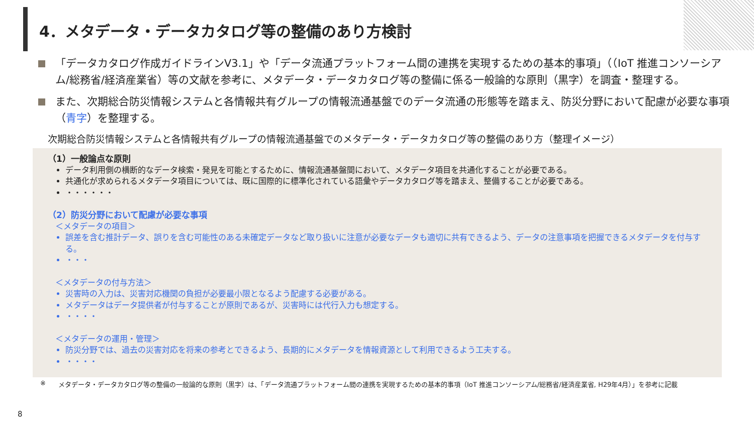4．メタデータ・データカタログ等の整備のあり方検討
「データカタログ作成ガイドラインV3.1」や「データ流通プラットフォーム間の連携を実現するための基本的事項」（（IoT 推進コンソーシアム/総務省/経済産業省）等の文献を参考に、メタデータ・データカタログ等の整備に係る一般論的な原則（黒字）を調査・整理する。
また、次期総合防災情報システムと各情報共有グループの情報流通基盤でのデータ流通の形態等を踏まえ、防災分野において配慮が必要な事項（青字）を整理する。
次期総合防災情報システムと各情報共有グループの情報流通基盤でのメタデータ・データカタログ等の整備のあり方（整理イメージ）
（1）一般論点な原則
データ利用側の横断的なデータ検索・発見を可能とするために、情報流通基盤間において、メタデータ項目を共通化することが必要である。
共通化が求められるメタデータ項目については、既に国際的に標準化されている語彙やデータカタログ等を踏まえ、整備することが必要である。
・・・・・・
（2）防災分野において配慮が必要な事項
＜メタデータの項目＞
誤差を含む推計データ、誤りを含む可能性のある未確定データなど取り扱いに注意が必要なデータも適切に共有できるよう、データの注意事項を把握できるメタデータを付与する。
・・・
＜メタデータの付与方法＞
災害時の入力は、災害対応機関の負担が必要最小限となるよう配慮する必要がある。
メタデータはデータ提供者が付与することが原則であるが、災害時には代行入力も想定する。
・・・・
＜メタデータの運用・管理＞
防災分野では、過去の災害対応を将来の参考とできるよう、長期的にメタデータを情報資源として利用できるよう工夫する。
・・・・
※ メタデータ・データカタログ等の整備の一般論的な原則（黒字）は、「データ流通プラットフォーム間の連携を実現するための基本的事項（IoT 推進コンソーシアム/総務省/経済産業省, H29年4月）」を参考に記載
8